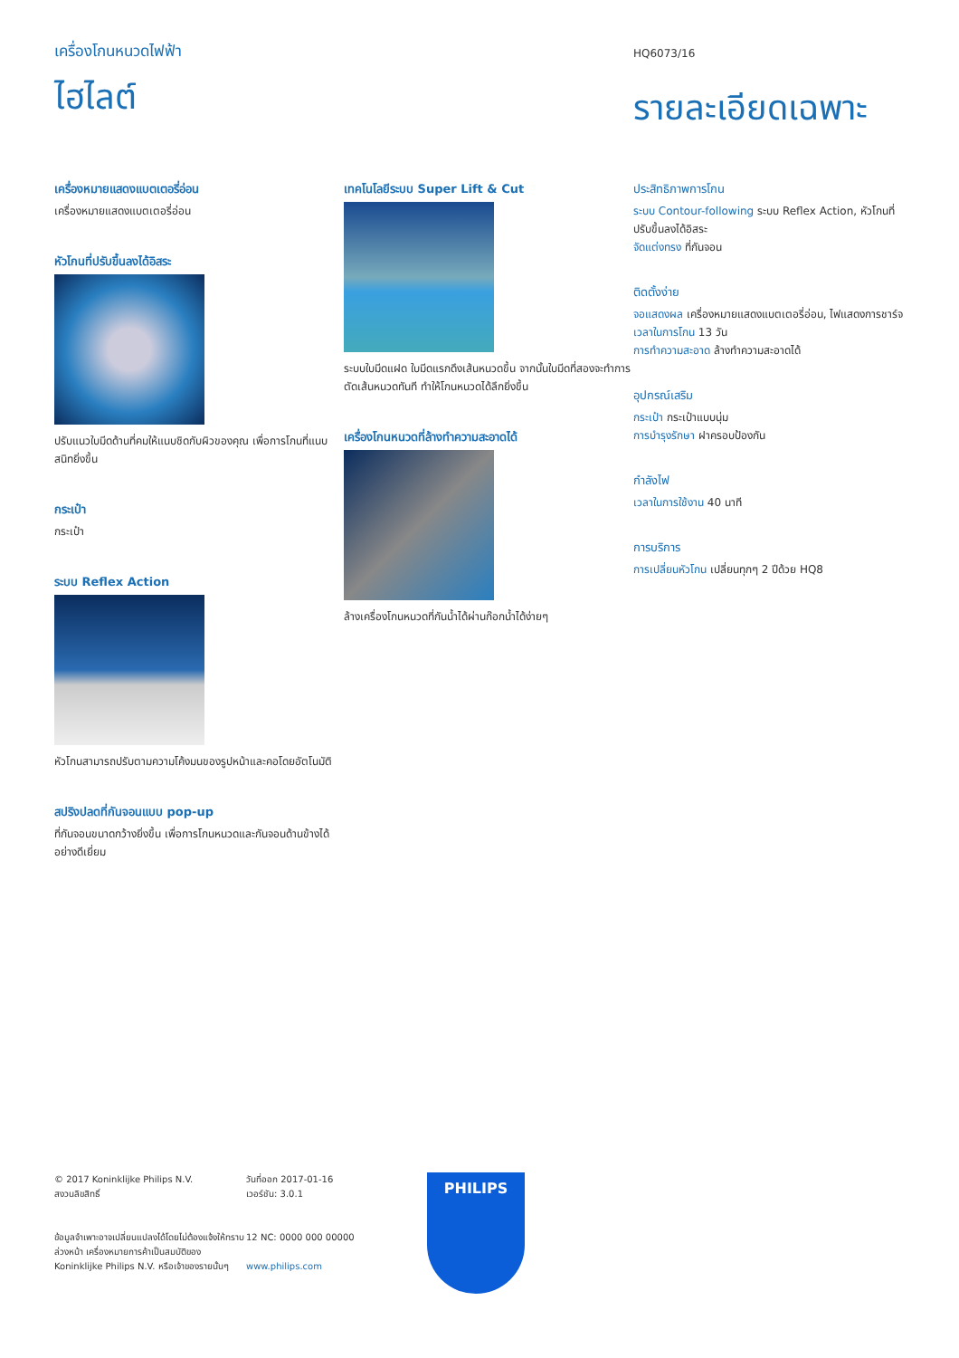เครื่องโกนหนวดไฟฟ้า
ไฮไลต์
HQ6073/16
รายละเอียดเฉพาะ
เครื่องหมายแสดงแบตเตอรี่อ่อน
เครื่องหมายแสดงแบตเตอรี่อ่อน
หัวโกนที่ปรับขึ้นลงได้อิสระ
ปรับแนวใบมีดด้านที่คมให้แนบชิดกับผิวของคุณ เพื่อการโกนที่แนบสนิทยิ่งขึ้น
กระเป๋า
กระเป๋า
ระบบ Reflex Action
หัวโกนสามารถปรับตามความโค้งมนของรูปหน้าและคอโดยอัตโนมัติ
สปริงปลดที่กันจอนแบบ pop-up
ที่กันจอนขนาดกว้างยิ่งขึ้น เพื่อการโกนหนวดและกันจอนด้านข้างได้อย่างดีเยี่ยม
เทคโนโลยีระบบ Super Lift & Cut
ระบบใบมีดแฝด ใบมีดแรกดึงเส้นหนวดขึ้น จากนั้นใบมีดที่สองจะทำการตัดเส้นหนวดทันที ทำให้โกนหนวดได้ลึกยิ่งขึ้น
เครื่องโกนหนวดที่ล้างทำความสะอาดได้
ล้างเครื่องโกนหนวดที่กันน้ำได้ผ่านก๊อกน้ำได้ง่ายๆ
ประสิทธิภาพการโกน
ระบบ Contour-following ระบบ Reflex Action, หัวโกนที่ปรับขึ้นลงได้อิสระ
จัดแต่งทรง ที่กันจอน
ติดตั้งง่าย
จอแสดงผล เครื่องหมายแสดงแบตเตอรี่อ่อน, ไฟแสดงการชาร์จ
เวลาในการโกน 13 วัน
การทำความสะอาด ล้างทำความสะอาดได้
อุปกรณ์เสริม
กระเป๋า กระเป๋าแบบนุ่ม
การบำรุงรักษา ฝาครอบป้องกัน
กำลังไฟ
เวลาในการใช้งาน 40 นาที
การบริการ
การเปลี่ยนหัวโกน เปลี่ยนทุกๆ 2 ปีด้วย HQ8
© 2017 Koninklijke Philips N.V.
สงวนลิขสิทธิ์
ข้อมูลจำเพาะอาจเปลี่ยนแปลงได้โดยไม่ต้องแจ้งให้ทราบล่วงหน้า เครื่องหมายการค้าเป็นสมบัติของ Koninklijke Philips N.V. หรือเจ้าของรายนั้นๆ
วันที่ออก 2017-01-16
เวอร์ชัน: 3.0.1
12 NC: 0000 000 00000
www.philips.com
PHILIPS